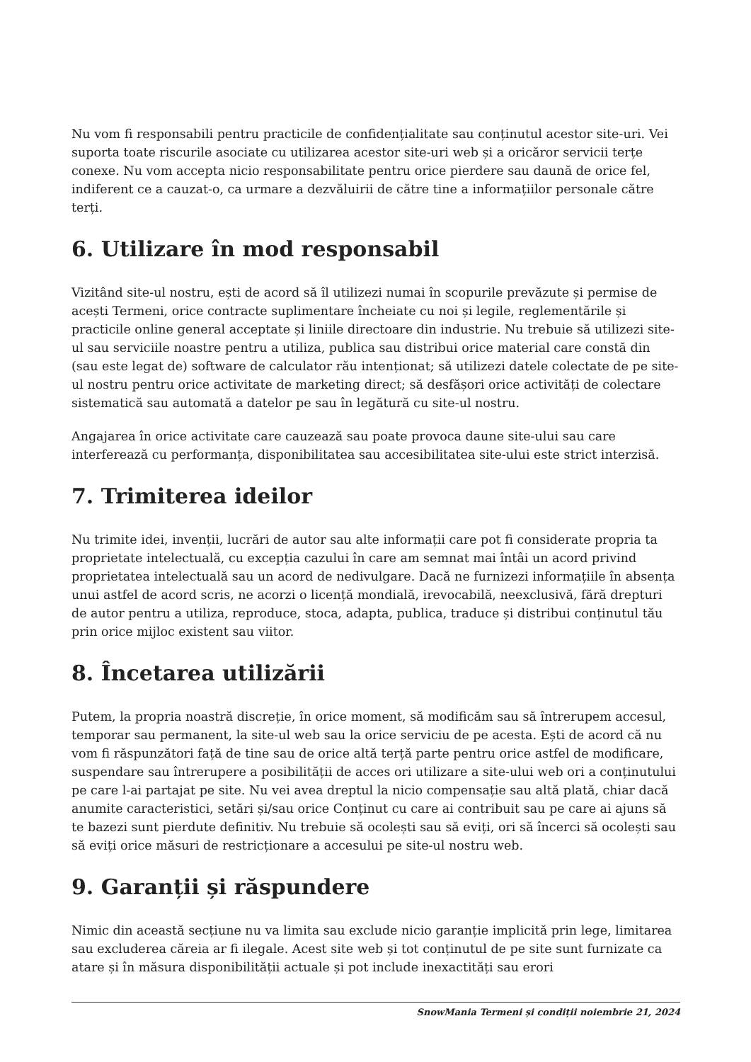Nu vom fi responsabili pentru practicile de confidențialitate sau conținutul acestor site-uri. Vei suporta toate riscurile asociate cu utilizarea acestor site-uri web și a oricăror servicii terțe conexe. Nu vom accepta nicio responsabilitate pentru orice pierdere sau daună de orice fel, indiferent ce a cauzat-o, ca urmare a dezvăluirii de către tine a informațiilor personale către terți.
6. Utilizare în mod responsabil
Vizitând site-ul nostru, ești de acord să îl utilizezi numai în scopurile prevăzute și permise de acești Termeni, orice contracte suplimentare încheiate cu noi și legile, reglementările și practicile online general acceptate și liniile directoare din industrie. Nu trebuie să utilizezi site-ul sau serviciile noastre pentru a utiliza, publica sau distribui orice material care constă din (sau este legat de) software de calculator rău intenționat; să utilizezi datele colectate de pe site-ul nostru pentru orice activitate de marketing direct; să desfășori orice activități de colectare sistematică sau automată a datelor pe sau în legătură cu site-ul nostru.
Angajarea în orice activitate care cauzează sau poate provoca daune site-ului sau care interferează cu performanța, disponibilitatea sau accesibilitatea site-ului este strict interzisă.
7. Trimiterea ideilor
Nu trimite idei, invenții, lucrări de autor sau alte informații care pot fi considerate propria ta proprietate intelectuală, cu excepția cazului în care am semnat mai întâi un acord privind proprietatea intelectuală sau un acord de nedivulgare. Dacă ne furnizezi informațiile în absența unui astfel de acord scris, ne acorzi o licență mondială, irevocabilă, neexclusivă, fără drepturi de autor pentru a utiliza, reproduce, stoca, adapta, publica, traduce și distribui conținutul tău prin orice mijloc existent sau viitor.
8. Încetarea utilizării
Putem, la propria noastră discreție, în orice moment, să modificăm sau să întrerupem accesul, temporar sau permanent, la site-ul web sau la orice serviciu de pe acesta. Ești de acord că nu vom fi răspunzători față de tine sau de orice altă terță parte pentru orice astfel de modificare, suspendare sau întrerupere a posibilității de acces ori utilizare a site-ului web ori a conținutului pe care l-ai partajat pe site. Nu vei avea dreptul la nicio compensație sau altă plată, chiar dacă anumite caracteristici, setări și/sau orice Conținut cu care ai contribuit sau pe care ai ajuns să te bazezi sunt pierdute definitiv. Nu trebuie să ocolești sau să eviți, ori să încerci să ocolești sau să eviți orice măsuri de restricționare a accesului pe site-ul nostru web.
9. Garanții și răspundere
Nimic din această secțiune nu va limita sau exclude nicio garanție implicită prin lege, limitarea sau excluderea căreia ar fi ilegale. Acest site web și tot conținutul de pe site sunt furnizate ca atare și în măsura disponibilității actuale și pot include inexactități sau erori
SnowMania Termeni și condiții noiembrie 21, 2024